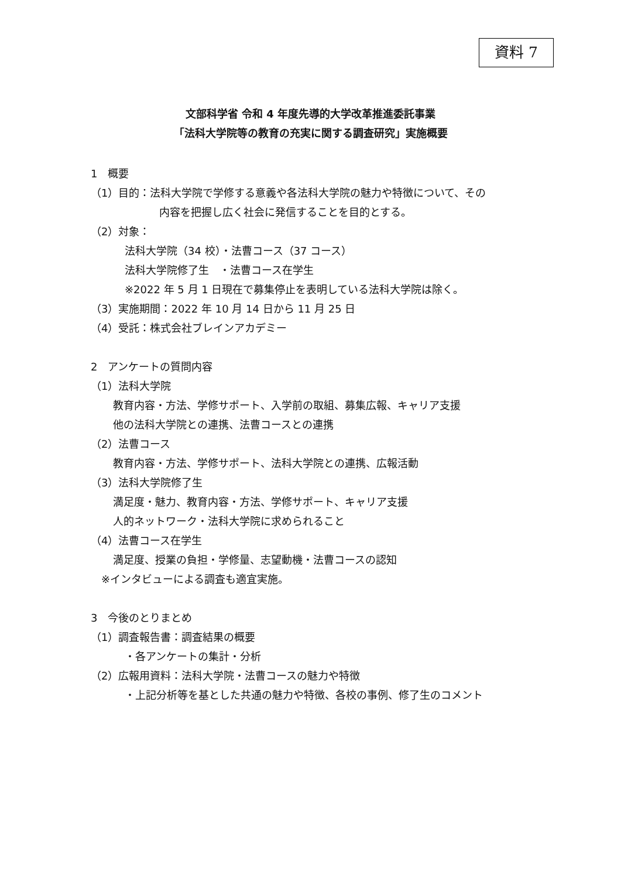資料 7
文部科学省 令和 4 年度先導的大学改革推進委託事業
「法科大学院等の教育の充実に関する調査研究」実施概要
1　概要
（1）目的：法科大学院で学修する意義や各法科大学院の魅力や特徴について、その
内容を把握し広く社会に発信することを目的とする。
（2）対象：
法科大学院（34 校）・法曹コース（37 コース）
法科大学院修了生　・法曹コース在学生
※2022 年 5 月 1 日現在で募集停止を表明している法科大学院は除く。
（3）実施期間：2022 年 10 月 14 日から 11 月 25 日
（4）受託：株式会社ブレインアカデミー
2　アンケートの質問内容
（1）法科大学院
教育内容・方法、学修サポート、入学前の取組、募集広報、キャリア支援
他の法科大学院との連携、法曹コースとの連携
（2）法曹コース
教育内容・方法、学修サポート、法科大学院との連携、広報活動
（3）法科大学院修了生
満足度・魅力、教育内容・方法、学修サポート、キャリア支援
人的ネットワーク・法科大学院に求められること
（4）法曹コース在学生
満足度、授業の負担・学修量、志望動機・法曹コースの認知
※インタビューによる調査も適宜実施。
3　今後のとりまとめ
（1）調査報告書：調査結果の概要
・各アンケートの集計・分析
（2）広報用資料：法科大学院・法曹コースの魅力や特徴
・上記分析等を基とした共通の魅力や特徴、各校の事例、修了生のコメント